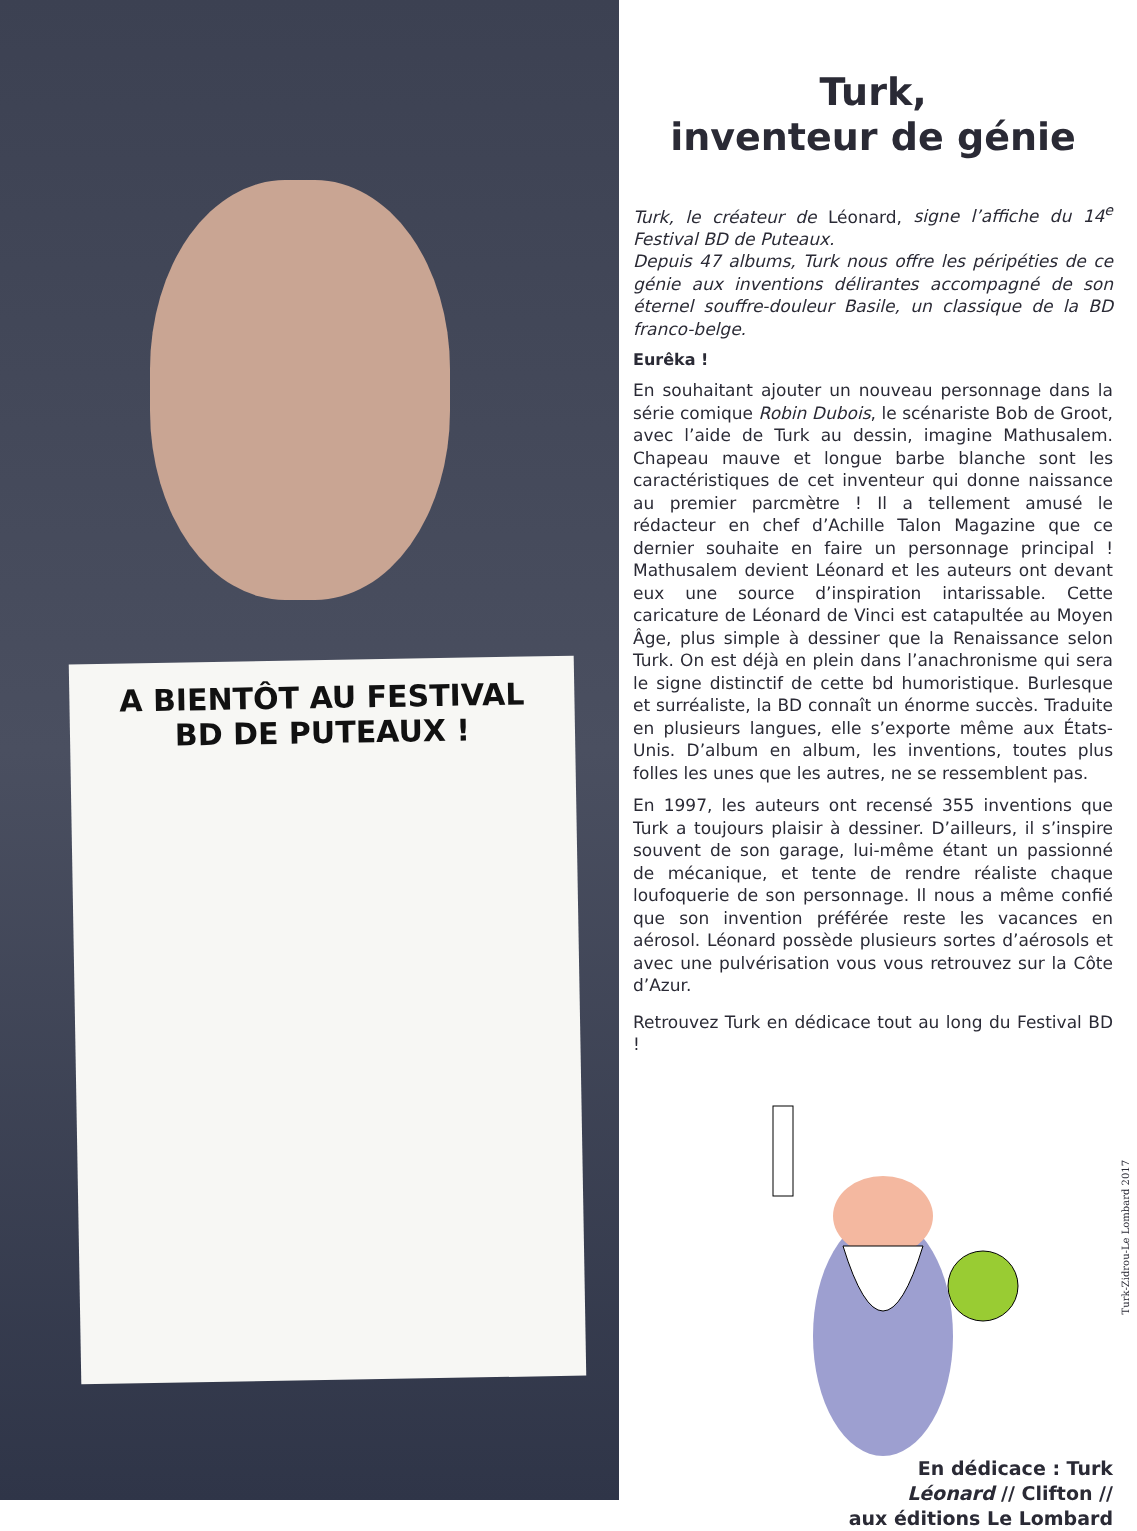A BIENTÔT AU FESTIVAL BD DE PUTEAUX !
Turk,
inventeur de génie
Turk, le créateur de Léonard, signe l’affiche du 14<sup>e</sup> Festival BD de Puteaux.
Depuis 47 albums, Turk nous offre les péripéties de ce génie aux inventions délirantes accompagné de son éternel souffre-douleur Basile, un classique de la BD franco-belge.
Eurêka !
En souhaitant ajouter un nouveau personnage dans la série comique Robin Dubois, le scénariste Bob de Groot, avec l’aide de Turk au dessin, imagine Mathusalem. Chapeau mauve et longue barbe blanche sont les caractéristiques de cet inventeur qui donne naissance au premier parcmètre ! Il a tellement amusé le rédacteur en chef d’Achille Talon Magazine que ce dernier souhaite en faire un personnage principal ! Mathusalem devient Léonard et les auteurs ont devant eux une source d’inspiration intarissable. Cette caricature de Léonard de Vinci est catapultée au Moyen Âge, plus simple à dessiner que la Renaissance selon Turk. On est déjà en plein dans l’anachronisme qui sera le signe distinctif de cette bd humoristique. Burlesque et surréaliste, la BD connaît un énorme succès. Traduite en plusieurs langues, elle s’exporte même aux États-Unis. D’album en album, les inventions, toutes plus folles les unes que les autres, ne se ressemblent pas.
En 1997, les auteurs ont recensé 355 inventions que Turk a toujours plaisir à dessiner. D’ailleurs, il s’inspire souvent de son garage, lui-même étant un passionné de mécanique, et tente de rendre réaliste chaque loufoquerie de son personnage. Il nous a même confié que son invention préférée reste les vacances en aérosol. Léonard possède plusieurs sortes d’aérosols et avec une pulvérisation vous vous retrouvez sur la Côte d’Azur.
Retrouvez Turk en dédicace tout au long du Festival BD !
Turk-Zidrou-Le Lombard 2017
En dédicace : Turk
Léonard // Clifton //
aux éditions Le Lombard